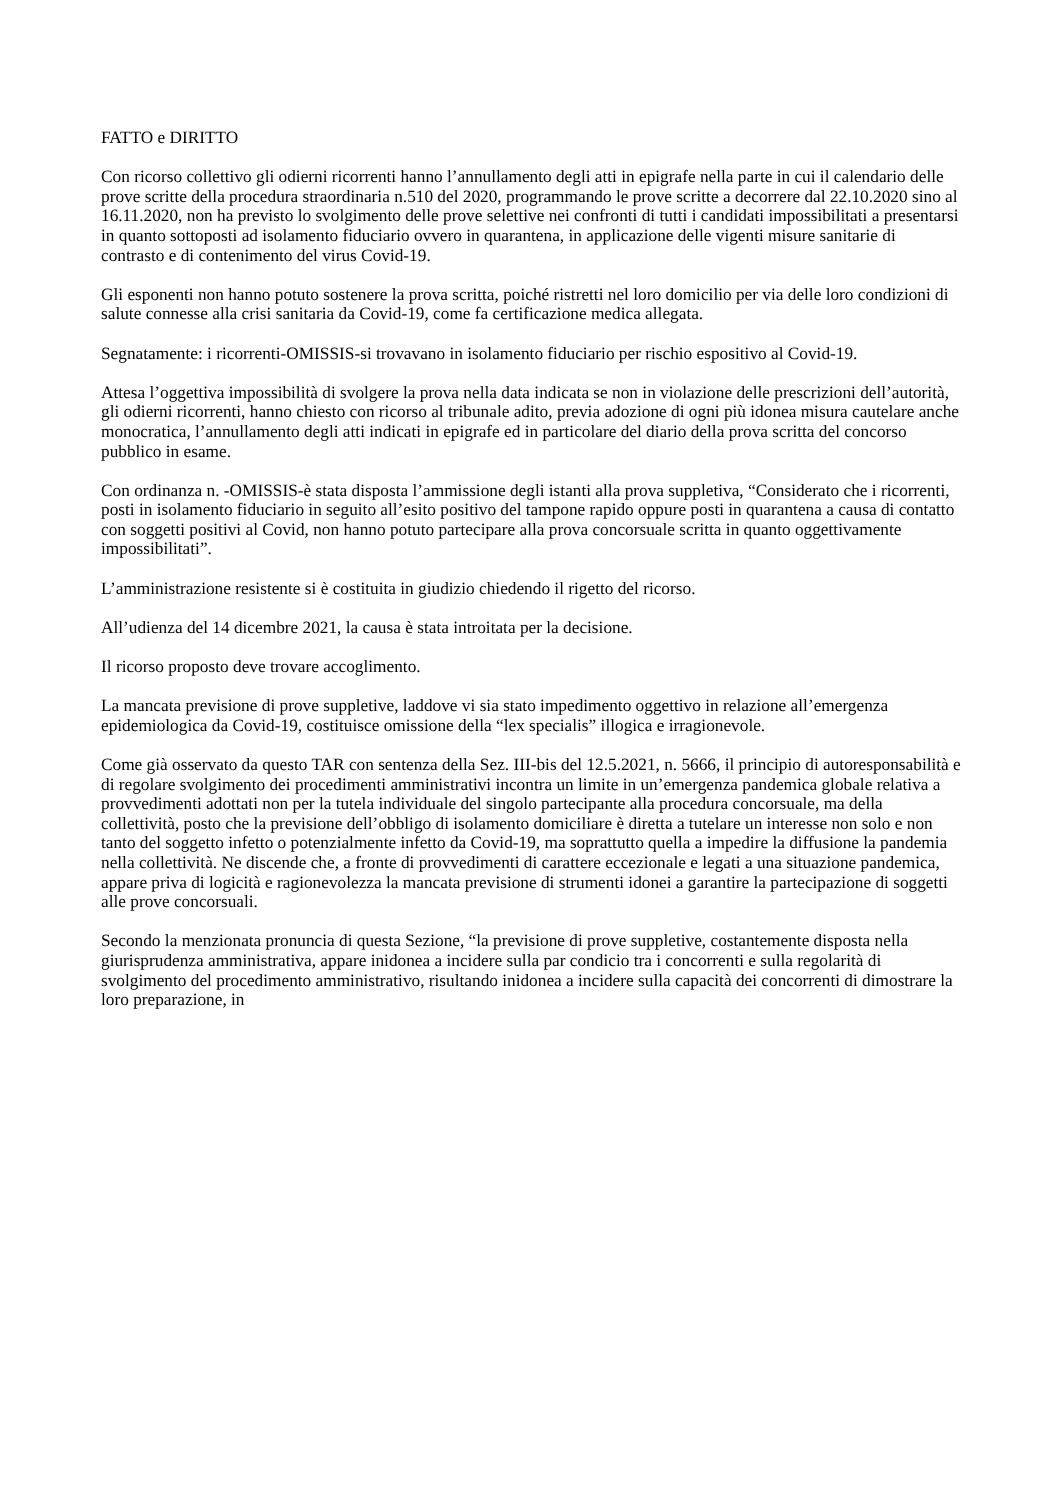FATTO e DIRITTO
Con ricorso collettivo gli odierni ricorrenti hanno l’annullamento degli atti in epigrafe nella parte in cui il calendario delle prove scritte della procedura straordinaria n.510 del 2020, programmando le prove scritte a decorrere dal 22.10.2020 sino al 16.11.2020, non ha previsto lo svolgimento delle prove selettive nei confronti di tutti i candidati impossibilitati a presentarsi in quanto sottoposti ad isolamento fiduciario ovvero in quarantena, in applicazione delle vigenti misure sanitarie di contrasto e di contenimento del virus Covid-19.
Gli esponenti non hanno potuto sostenere la prova scritta, poiché ristretti nel loro domicilio per via delle loro condizioni di salute connesse alla crisi sanitaria da Covid-19, come fa certificazione medica allegata.
Segnatamente: i ricorrenti-OMISSIS-si trovavano in isolamento fiduciario per rischio espositivo al Covid-19.
Attesa l’oggettiva impossibilità di svolgere la prova nella data indicata se non in violazione delle prescrizioni dell’autorità, gli odierni ricorrenti, hanno chiesto con ricorso al tribunale adito, previa adozione di ogni più idonea misura cautelare anche monocratica, l’annullamento degli atti indicati in epigrafe ed in particolare del diario della prova scritta del concorso pubblico in esame.
Con ordinanza n. -OMISSIS-è stata disposta l’ammissione degli istanti alla prova suppletiva, “Considerato che i ricorrenti, posti in isolamento fiduciario in seguito all’esito positivo del tampone rapido oppure posti in quarantena a causa di contatto con soggetti positivi al Covid, non hanno potuto partecipare alla prova concorsuale scritta in quanto oggettivamente impossibilitati”.
L’amministrazione resistente si è costituita in giudizio chiedendo il rigetto del ricorso.
All’udienza del 14 dicembre 2021, la causa è stata introitata per la decisione.
Il ricorso proposto deve trovare accoglimento.
La mancata previsione di prove suppletive, laddove vi sia stato impedimento oggettivo in relazione all’emergenza epidemiologica da Covid-19, costituisce omissione della “lex specialis” illogica e irragionevole.
Come già osservato da questo TAR con sentenza della Sez. III-bis del 12.5.2021, n. 5666, il principio di autoresponsabilità e di regolare svolgimento dei procedimenti amministrativi incontra un limite in un’emergenza pandemica globale relativa a provvedimenti adottati non per la tutela individuale del singolo partecipante alla procedura concorsuale, ma della collettività, posto che la previsione dell’obbligo di isolamento domiciliare è diretta a tutelare un interesse non solo e non tanto del soggetto infetto o potenzialmente infetto da Covid-19, ma soprattutto quella a impedire la diffusione la pandemia nella collettività. Ne discende che, a fronte di provvedimenti di carattere eccezionale e legati a una situazione pandemica, appare priva di logicità e ragionevolezza la mancata previsione di strumenti idonei a garantire la partecipazione di soggetti alle prove concorsuali.
Secondo la menzionata pronuncia di questa Sezione, “la previsione di prove suppletive, costantemente disposta nella giurisprudenza amministrativa, appare inidonea a incidere sulla par condicio tra i concorrenti e sulla regolarità di svolgimento del procedimento amministrativo, risultando inidonea a incidere sulla capacità dei concorrenti di dimostrare la loro preparazione, in